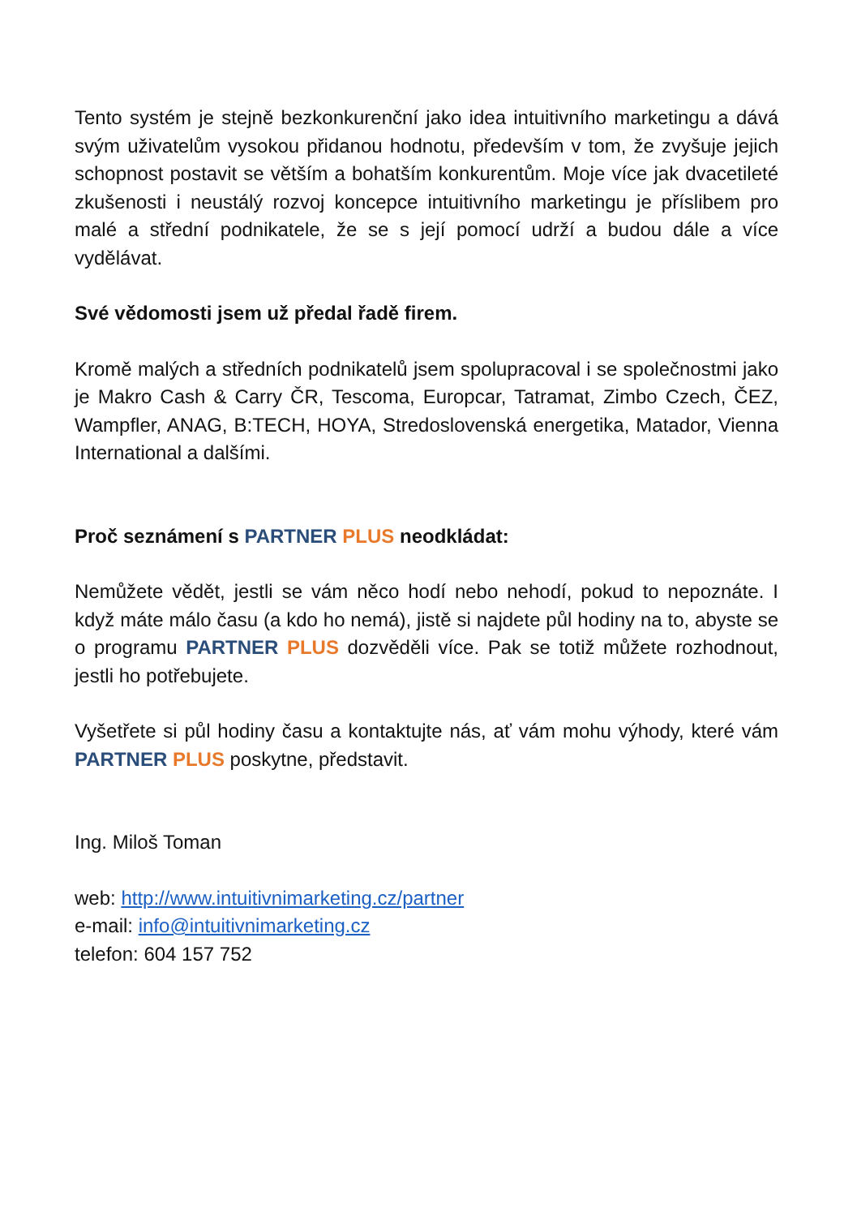Tento systém je stejně bezkonkurenční jako idea intuitivního marketingu a dává svým uživatelům vysokou přidanou hodnotu, především v tom, že zvyšuje jejich schopnost postavit se větším a bohatším konkurentům. Moje více jak dvacetileté zkušenosti i neustálý rozvoj koncepce intuitivního marketingu je příslibem pro malé a střední podnikatele, že se s její pomocí udrží a budou dále a více vydělávat.
Své vědomosti jsem už předal řadě firem.
Kromě malých a středních podnikatelů jsem spolupracoval i se společnostmi jako je Makro Cash & Carry ČR, Tescoma, Europcar, Tatramat, Zimbo Czech, ČEZ, Wampfler, ANAG, B:TECH, HOYA, Stredoslovenská energetika, Matador, Vienna International a dalšími.
Proč seznámení s PARTNER PLUS neodkládat:
Nemůžete vědět, jestli se vám něco hodí nebo nehodí, pokud to nepoznáte. I když máte málo času (a kdo ho nemá), jistě si najdete půl hodiny na to, abyste se o programu PARTNER PLUS dozvěděli více. Pak se totiž můžete rozhodnout, jestli ho potřebujete.
Vyšetřete si půl hodiny času a kontaktujte nás, ať vám mohu výhody, které vám PARTNER PLUS poskytne, představit.
Ing. Miloš Toman
web: http://www.intuitivnimarketing.cz/partner
e-mail: info@intuitivnimarketing.cz
telefon: 604 157 752